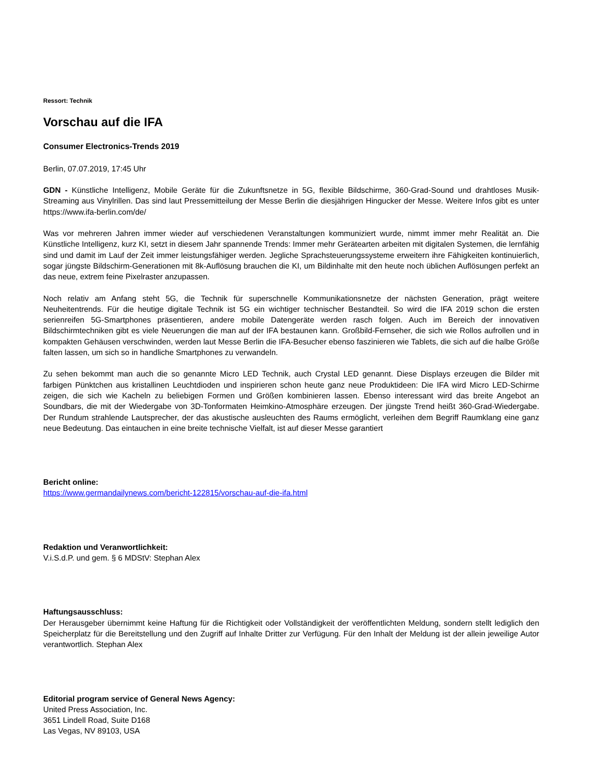Ressort: Technik
Vorschau auf die IFA
Consumer Electronics-Trends 2019
Berlin, 07.07.2019, 17:45 Uhr
GDN - Künstliche Intelligenz, Mobile Geräte für die Zukunftsnetze in 5G, flexible Bildschirme, 360-Grad-Sound und drahtloses Musik-Streaming aus Vinylrillen. Das sind laut Pressemitteilung der Messe Berlin die diesjährigen Hingucker der Messe. Weitere Infos gibt es unter https://www.ifa-berlin.com/de/
Was vor mehreren Jahren immer wieder auf verschiedenen Veranstaltungen kommuniziert wurde, nimmt immer mehr Realität an. Die Künstliche Intelligenz, kurz KI, setzt in diesem Jahr spannende Trends: Immer mehr Gerätearten arbeiten mit digitalen Systemen, die lernfähig sind und damit im Lauf der Zeit immer leistungsfähiger werden. Jegliche Sprachsteuerungssysteme erweitern ihre Fähigkeiten kontinuierlich, sogar jüngste Bildschirm-Generationen mit 8k-Auflösung brauchen die KI, um Bildinhalte mit den heute noch üblichen Auflösungen perfekt an das neue, extrem feine Pixelraster anzupassen.
Noch relativ am Anfang steht 5G, die Technik für superschnelle Kommunikationsnetze der nächsten Generation, prägt weitere Neuheitentrends. Für die heutige digitale Technik ist 5G ein wichtiger technischer Bestandteil. So wird die IFA 2019 schon die ersten serienreifen 5G-Smartphones präsentieren, andere mobile Datengeräte werden rasch folgen. Auch im Bereich der innovativen Bildschirmtechniken gibt es viele Neuerungen die man auf der IFA bestaunen kann. Großbild-Fernseher, die sich wie Rollos aufrollen und in kompakten Gehäusen verschwinden, werden laut Messe Berlin die IFA-Besucher ebenso faszinieren wie Tablets, die sich auf die halbe Größe falten lassen, um sich so in handliche Smartphones zu verwandeln.
Zu sehen bekommt man auch die so genannte Micro LED Technik, auch Crystal LED genannt. Diese Displays erzeugen die Bilder mit farbigen Pünktchen aus kristallinen Leuchtdioden und inspirieren schon heute ganz neue Produktideen: Die IFA wird Micro LED-Schirme zeigen, die sich wie Kacheln zu beliebigen Formen und Größen kombinieren lassen. Ebenso interessant wird das breite Angebot an Soundbars, die mit der Wiedergabe von 3D-Tonformaten Heimkino-Atmosphäre erzeugen. Der jüngste Trend heißt 360-Grad-Wiedergabe. Der Rundum strahlende Lautsprecher, der das akustische ausleuchten des Raums ermöglicht, verleihen dem Begriff Raumklang eine ganz neue Bedeutung. Das eintauchen in eine breite technische Vielfalt, ist auf dieser Messe garantiert
Bericht online:
https://www.germandailynews.com/bericht-122815/vorschau-auf-die-ifa.html
Redaktion und Veranwortlichkeit:
V.i.S.d.P. und gem. § 6 MDStV: Stephan Alex
Haftungsausschluss:
Der Herausgeber übernimmt keine Haftung für die Richtigkeit oder Vollständigkeit der veröffentlichten Meldung, sondern stellt lediglich den Speicherplatz für die Bereitstellung und den Zugriff auf Inhalte Dritter zur Verfügung. Für den Inhalt der Meldung ist der allein jeweilige Autor verantwortlich. Stephan Alex
Editorial program service of General News Agency:
United Press Association, Inc.
3651 Lindell Road, Suite D168
Las Vegas, NV 89103, USA